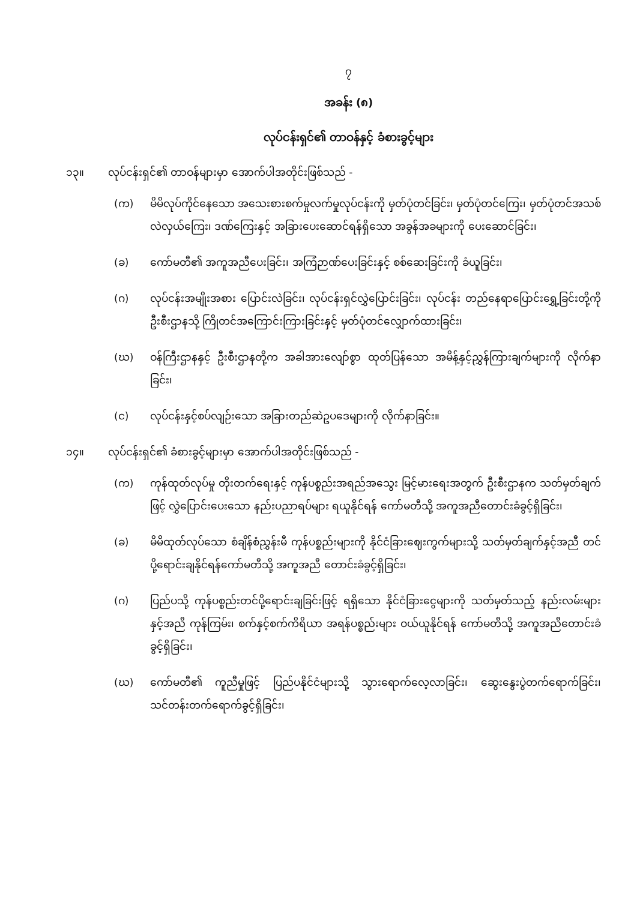၇
အခန်း (၈)
လုပ်ငန်းရှင်၏ တာဝန်နှင့် ခံစားခွင့်များ
၁၃။ လုပ်ငန်းရှင်၏ တာဝန်များမှာ အောက်ပါအတိုင်းဖြစ်သည် -
(က) မိမိလုပ်ကိုင်နေသော အသေးစားစက်မှုလက်မှုလုပ်ငန်းကို မှတ်ပုံတင်ခြင်း၊ မှတ်ပုံတင်ကြေး၊ မှတ်ပုံတင်အသစ်လဲလှယ်ကြေး၊ ဒဏ်ကြေးနှင့် အခြားပေးဆောင်ရန်ရှိသော အခွန်အခများကို ပေးဆောင်ခြင်း၊
(ခ) ကော်မတီ၏ အကူအညီပေးခြင်း၊ အကြံဉာဏ်ပေးခြင်းနှင့် စစ်ဆေးခြင်းကို ခံယူခြင်း၊
(ဂ) လုပ်ငန်းအမျိုးအစား ပြောင်းလဲခြင်း၊ လုပ်ငန်းရှင်လွှဲပြောင်းခြင်း၊ လုပ်ငန်း တည်နေရာပြောင်းရွှေ့ခြင်းတို့ကို ဦးစီးဌာနသို့ ကြိုတင်အကြောင်းကြားခြင်းနှင့် မှတ်ပုံတင်လျှောက်ထားခြင်း၊
(ဃ) ဝန်ကြီးဌာနနှင့် ဦးစီးဌာနတို့က အခါအားလျော်စွာ ထုတ်ပြန်သော အမိန့်နှင့်ညွှန်ကြားချက်များကို လိုက်နာခြင်း၊
(င) လုပ်ငန်းနှင့်စပ်လျဉ်းသော အခြားတည်ဆဲဥပဒေများကို လိုက်နာခြင်း။
၁၄။ လုပ်ငန်းရှင်၏ ခံစားခွင့်များမှာ အောက်ပါအတိုင်းဖြစ်သည် -
(က) ကုန်ထုတ်လုပ်မှု တိုးတက်ရေးနှင့် ကုန်ပစ္စည်းအရည်အသွေး မြင့်မားရေးအတွက် ဦးစီးဌာနက သတ်မှတ်ချက်ဖြင့် လွှဲပြောင်းပေးသော နည်းပညာရပ်များ ရယူနိုင်ရန် ကော်မတီသို့ အကူအညီတောင်းခံခွင့်ရှိခြင်း၊
(ခ) မိမိထုတ်လုပ်သော စံချိန်စံညွှန်းမီ ကုန်ပစ္စည်းများကို နိုင်ငံခြားဈေးကွက်များသို့ သတ်မှတ်ချက်နှင့်အညီ တင်ပို့ရောင်းချနိုင်ရန်ကော်မတီသို့ အကူအညီ တောင်းခံခွင့်ရှိခြင်း၊
(ဂ) ပြည်ပသို့ ကုန်ပစ္စည်းတင်ပို့ရောင်းချခြင်းဖြင့် ရရှိသော နိုင်ငံခြားငွေများကို သတ်မှတ်သည့် နည်းလမ်းများနှင့်အညီ ကုန်ကြမ်း၊ စက်နှင့်စက်ကိရိယာ အရန်ပစ္စည်းများ ဝယ်ယူနိုင်ရန် ကော်မတီသို့ အကူအညီတောင်းခံခွင့်ရှိခြင်း၊
(ဃ) ကော်မတီ၏ ကူညီမှုဖြင့် ပြည်ပနိုင်ငံများသို့ သွားရောက်လေ့လာခြင်း၊ ဆွေးနွေးပွဲတက်ရောက်ခြင်း၊ သင်တန်းတက်ရောက်ခွင့်ရှိခြင်း၊